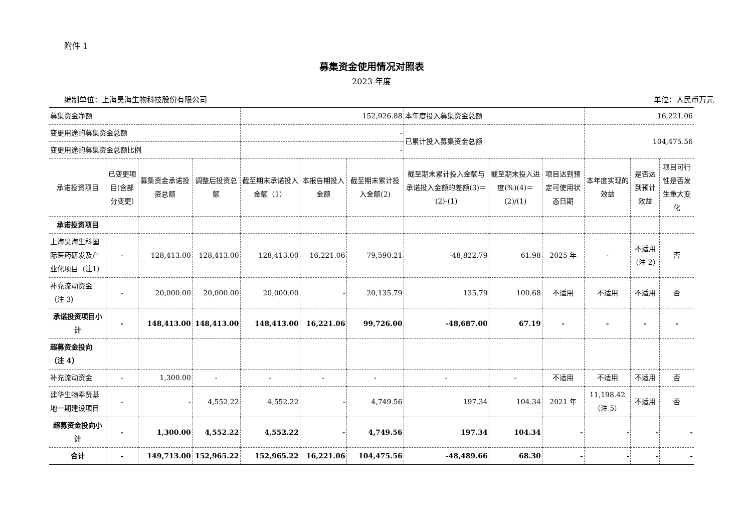附件 1
募集资金使用情况对照表
2023 年度
编制单位：上海昊海生物科技股份有限公司 单位：人民币万元
| 募集资金净额 | | | | 152,926.88 | | | 本年度投入募集资金总额 | | | 16,221.06 | | |
| 变更用途的募集资金总额 | | | | - | | | 已累计投入募集资金总额 | | | 104,475.56 | | |
| 变更用途的募集资金总额比例 | | | | - | | | | | | | | |
| 承诺投资项目 | 已变更项目(含部分变更) | 募集资金承诺投资总额 | 调整后投资总额 | 截至期末承诺投入金额（1） | 本报告期投入金额 | 截至期末累计投入金额(2) | 截至期末累计投入金额与承诺投入金额的差额(3)＝(2)-(1) | 截至期末投入进度(%)(4)＝(2)/(1) | 项目达到预定可使用状态日期 | 本年度实现的效益 | 是否达到预计效益 | 项目可行性是否发生重大变化 |
| 承诺投资项目 | | | | | | | | | | | | |
| 上海昊海生科国际医药研发及产业化项目（注1） | - | 128,413.00 | 128,413.00 | 128,413.00 | 16,221.06 | 79,590.21 | -48,822.79 | 61.98 | 2025 年 | - | 不适用（注 2） | 否 |
| 补充流动资金（注 3） | - | 20,000.00 | 20,000.00 | 20,000.00 | - | 20,135.79 | 135.79 | 100.68 | 不适用 | 不适用 | 不适用 | 否 |
| 承诺投资项目小计 | - | 148,413.00 | 148,413.00 | 148,413.00 | 16,221.06 | 99,726.00 | -48,687.00 | 67.19 | - | - | - | - |
| 超募资金投向（注 4） | | | | | | | | | | | | |
| 补充流动资金 | - | 1,300.00 | - | - | - | - | - | - | 不适用 | 不适用 | 不适用 | 否 |
| 建华生物奉贤基地一期建设项目 | - | - | 4,552.22 | 4,552.22 | - | 4,749.56 | 197.34 | 104.34 | 2021 年 | 11,198.42（注 5） | 不适用 | 否 |
| 超募资金投向小计 | - | 1,300.00 | 4,552.22 | 4,552.22 | - | 4,749.56 | 197.34 | 104.34 | - | - | - | - |
| 合计 | - | 149,713.00 | 152,965.22 | 152,965.22 | 16,221.06 | 104,475.56 | -48,489.66 | 68.30 | - | - | - | - |